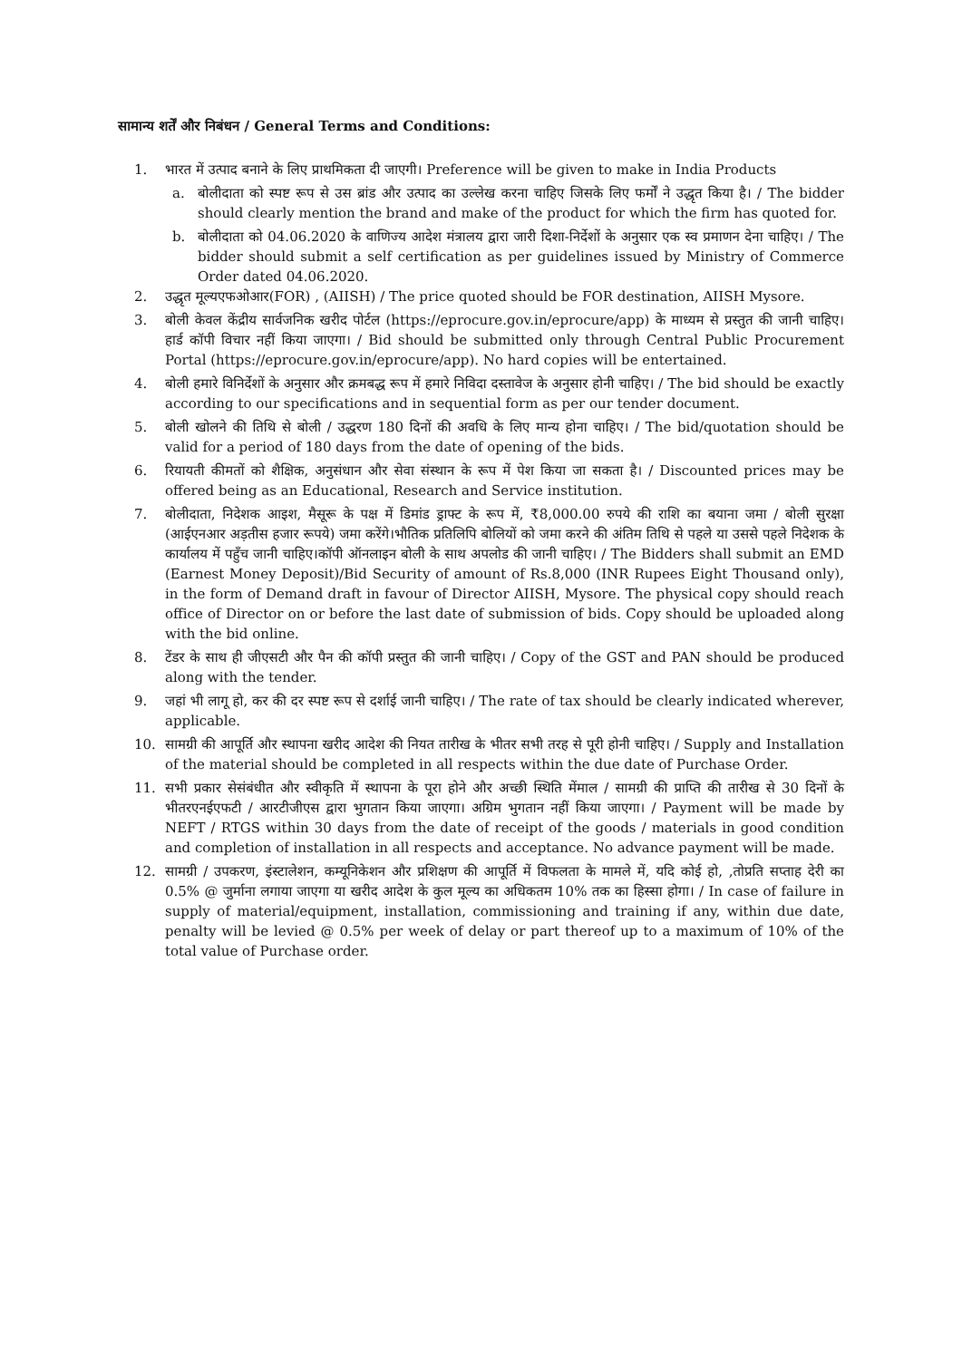सामान्य शर्तें और निबंधन / General Terms and Conditions:
1. भारत में उत्पाद बनाने के लिए प्राथमिकता दी जाएगी। Preference will be given to make in India Products
a. बोलीदाता को स्पष्ट रूप से उस ब्रांड और उत्पाद का उल्लेख करना चाहिए जिसके लिए फर्मों ने उद्धृत किया है। / The bidder should clearly mention the brand and make of the product for which the firm has quoted for.
b. बोलीदाता को 04.06.2020 के वाणिज्य आदेश मंत्रालय द्वारा जारी दिशा-निर्देशों के अनुसार एक स्व प्रमाणन देना चाहिए। / The bidder should submit a self certification as per guidelines issued by Ministry of Commerce Order dated 04.06.2020.
2. उद्धृत मूल्यएफओआर(FOR) , (AIISH) / The price quoted should be FOR destination, AIISH Mysore.
3. बोली केवल केंद्रीय सार्वजनिक खरीद पोर्टल (https://eprocure.gov.in/eprocure/app) के माध्यम से प्रस्तुत की जानी चाहिए। हार्ड कॉपी विचार नहीं किया जाएगा। / Bid should be submitted only through Central Public Procurement Portal (https://eprocure.gov.in/eprocure/app). No hard copies will be entertained.
4. बोली हमारे विनिर्देशों के अनुसार और क्रमबद्ध रूप में हमारे निविदा दस्तावेज के अनुसार होनी चाहिए। / The bid should be exactly according to our specifications and in sequential form as per our tender document.
5. बोली खोलने की तिथि से बोली / उद्धरण 180 दिनों की अवधि के लिए मान्य होना चाहिए। / The bid/quotation should be valid for a period of 180 days from the date of opening of the bids.
6. रियायती कीमतों को शैक्षिक, अनुसंधान और सेवा संस्थान के रूप में पेश किया जा सकता है। / Discounted prices may be offered being as an Educational, Research and Service institution.
7. बोलीदाता, निदेशक आइश, मैसूरू के पक्ष में डिमांड ड्राफ्ट के रूप में, ₹8,000.00 रुपये की राशि का बयाना जमा / बोली सुरक्षा (आईएनआर अड़तीस हजार रूपये) जमा करेंगे।भौतिक प्रतिलिपि बोलियों को जमा करने की अंतिम तिथि से पहले या उससे पहले निदेशक के कार्यालय में पहुँच जानी चाहिए।कॉपी ऑनलाइन बोली के साथ अपलोड की जानी चाहिए। / The Bidders shall submit an EMD (Earnest Money Deposit)/Bid Security of amount of Rs.8,000 (INR Rupees Eight Thousand only), in the form of Demand draft in favour of Director AIISH, Mysore. The physical copy should reach office of Director on or before the last date of submission of bids. Copy should be uploaded along with the bid online.
8. टेंडर के साथ ही जीएसटी और पैन की कॉपी प्रस्तुत की जानी चाहिए। / Copy of the GST and PAN should be produced along with the tender.
9. जहां भी लागू हो, कर की दर स्पष्ट रूप से दर्शाई जानी चाहिए। / The rate of tax should be clearly indicated wherever, applicable.
10. सामग्री की आपूर्ति और स्थापना खरीद आदेश की नियत तारीख के भीतर सभी तरह से पूरी होनी चाहिए। / Supply and Installation of the material should be completed in all respects within the due date of Purchase Order.
11. सभी प्रकार सेसंबंधीत और स्वीकृति में स्थापना के पूरा होने और अच्छी स्थिति मेंमाल / सामग्री की प्राप्ति की तारीख से 30 दिनों के भीतरएनईएफटी / आरटीजीएस द्वारा भुगतान किया जाएगा। अग्रिम भुगतान नहीं किया जाएगा। / Payment will be made by NEFT / RTGS within 30 days from the date of receipt of the goods / materials in good condition and completion of installation in all respects and acceptance. No advance payment will be made.
12. सामग्री / उपकरण, इंस्टालेशन, कम्यूनिकेशन और प्रशिक्षण की आपूर्ति में विफलता के मामले में, यदि कोई हो, ,तोप्रति सप्ताह देरी का 0.5% @ जुर्माना लगाया जाएगा या खरीद आदेश के कुल मूल्य का अधिकतम 10% तक का हिस्सा होगा। / In case of failure in supply of material/equipment, installation, commissioning and training if any, within due date, penalty will be levied @ 0.5% per week of delay or part thereof up to a maximum of 10% of the total value of Purchase order.